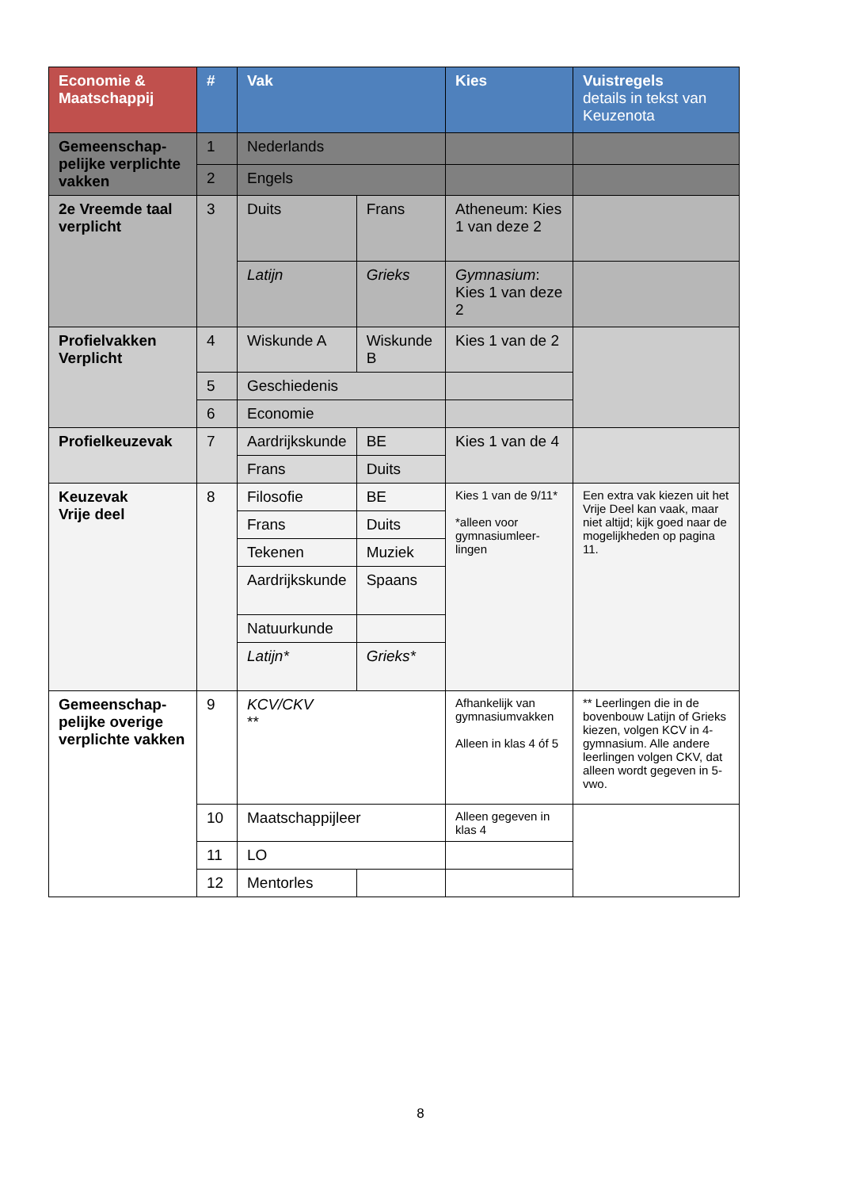| Economie & Maatschappij | # | Vak | | Kies | Vuistregels details in tekst van Keuzenota |
| --- | --- | --- | --- | --- | --- |
| Gemeenschap-pelijke verplichte vakken | 1 | Nederlands | | | |
| | 2 | Engels | | | |
| 2e Vreemde taal verplicht | 3 | Duits | Frans | Atheneum: Kies 1 van deze 2 | |
| | | Latijn | Grieks | Gymnasium : Kies 1 van deze 2 | |
| Profielvakken Verplicht | 4 | Wiskunde A | Wiskunde B | Kies 1 van de 2 | |
| | 5 | Geschiedenis | | | |
| | 6 | Economie | | | |
| Profielkeuzevak | 7 | Aardrijkskunde | BE | Kies 1 van de 4 | |
| | | Frans | Duits | | |
| Keuzevak Vrije deel | 8 | Filosofie | BE | Kies 1 van de 9/11* *alleen voor gymnasiumleer-lingen | Een extra vak kiezen uit het Vrije Deel kan vaak, maar niet altijd; kijk goed naar de mogelijkheden op pagina 11. |
| | | Frans | Duits | | |
| | | Tekenen | Muziek | | |
| | | Aardrijkskunde | Spaans | | |
| | | Natuurkunde | | | |
| | | Latijn* | Grieks* | | |
| Gemeenschap-pelijke overige verplichte vakken | 9 | KCV/CKV ** | | Afhankelijk van gymnasiumvakken Alleen in klas 4 óf 5 | ** Leerlingen die in de bovenbouw Latijn of Grieks kiezen, volgen KCV in 4-gymnasium. Alle andere leerlingen volgen CKV, dat alleen wordt gegeven in 5-vwo. |
| | 10 | Maatschappijleer | | Alleen gegeven in klas 4 | |
| | 11 | LO | | | |
| | 12 | Mentorles | | | |
8